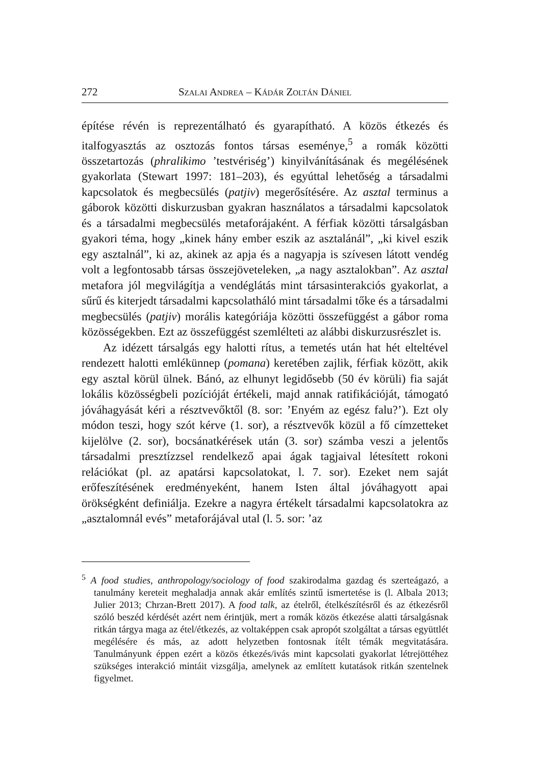272 Szalai Andrea – Kádár Zoltán Dániel
építése révén is reprezentálható és gyarapítható. A közös étkezés és italfogyasztás az osztozás fontos társas eseménye,<sup>5</sup> a romák közötti összetartozás (phralikimo ’testvériség’) kinyilvánításának és megélésének gyakorlata (Stewart 1997: 181–203), és egyúttal lehetőség a társadalmi kapcsolatok és megbecsülés (patjiv) megerősítésére. Az asztal terminus a gáborok közötti diskurzusban gyakran használatos a társadalmi kapcsolatok és a társadalmi megbecsülés metaforájaként. A férfiak közötti társalgásban gyakori téma, hogy „kinek hány ember eszik az asztalánál”, „ki kivel eszik egy asztalnál”, ki az, akinek az apja és a nagyapja is szívesen látott vendég volt a legfontosabb társas összejöveteleken, „a nagy asztalokban”. Az asztal metafora jól megvilágítja a vendéglátás mint társasinterakciós gyakorlat, a sűrű és kiterjedt társadalmi kapcsolatháló mint társadalmi tőke és a társadalmi megbecsülés (patjiv) morális kategóriája közötti összefüggést a gábor roma közösségekben. Ezt az összefüggést szemlélteti az alábbi diskurzusrészlet is.
Az idézett társalgás egy halotti rítus, a temetés után hat hét elteltével rendezett halotti emlékünnep (pomana) keretében zajlik, férfiak között, akik egy asztal körül ülnek. Bánó, az elhunyt legidősebb (50 év körüli) fia saját lokális közösségbeli pozícióját értékeli, majd annak ratifikációját, támogató jóváhagyását kéri a résztvevőktől (8. sor: ’Enyém az egész falu?’). Ezt oly módon teszi, hogy szót kérve (1. sor), a résztvevők közül a fő címzetteket kijelölve (2. sor), bocsánatkérések után (3. sor) számba veszi a jelentős társadalmi presztízzsel rendelkező apai ágak tagjaival létesített rokoni relációkat (pl. az apatársi kapcsolatokat, l. 7. sor). Ezeket nem saját erőfeszítésének eredményeként, hanem Isten által jóváhagyott apai örökségként definiálja. Ezekre a nagyra értékelt társadalmi kapcsolatokra az „asztalomnál evés” metaforájával utal (l. 5. sor: ’az
<sup>5</sup> A food studies, anthropology/sociology of food szakirodalma gazdag és szerteágazó, a tanulmány kereteit meghaladja annak akár említés szintű ismertetése is (l. Albala 2013; Julier 2013; Chrzan-Brett 2017). A food talk, az ételről, ételkészítésről és az étkezésről szóló beszéd kérdését azért nem érintjük, mert a romák közös étkezése alatti társalgásnak ritkán tárgya maga az étel/étkezés, az voltaképpen csak apropót szolgáltat a társas együttlét megélésére és más, az adott helyzetben fontosnak ítélt témák megvitatására. Tanulmányunk éppen ezért a közös étkezés/ivás mint kapcsolati gyakorlat létrejöttéhez szükséges interakció mintáit vizsgálja, amelynek az említett kutatások ritkán szentelnek figyelmet.